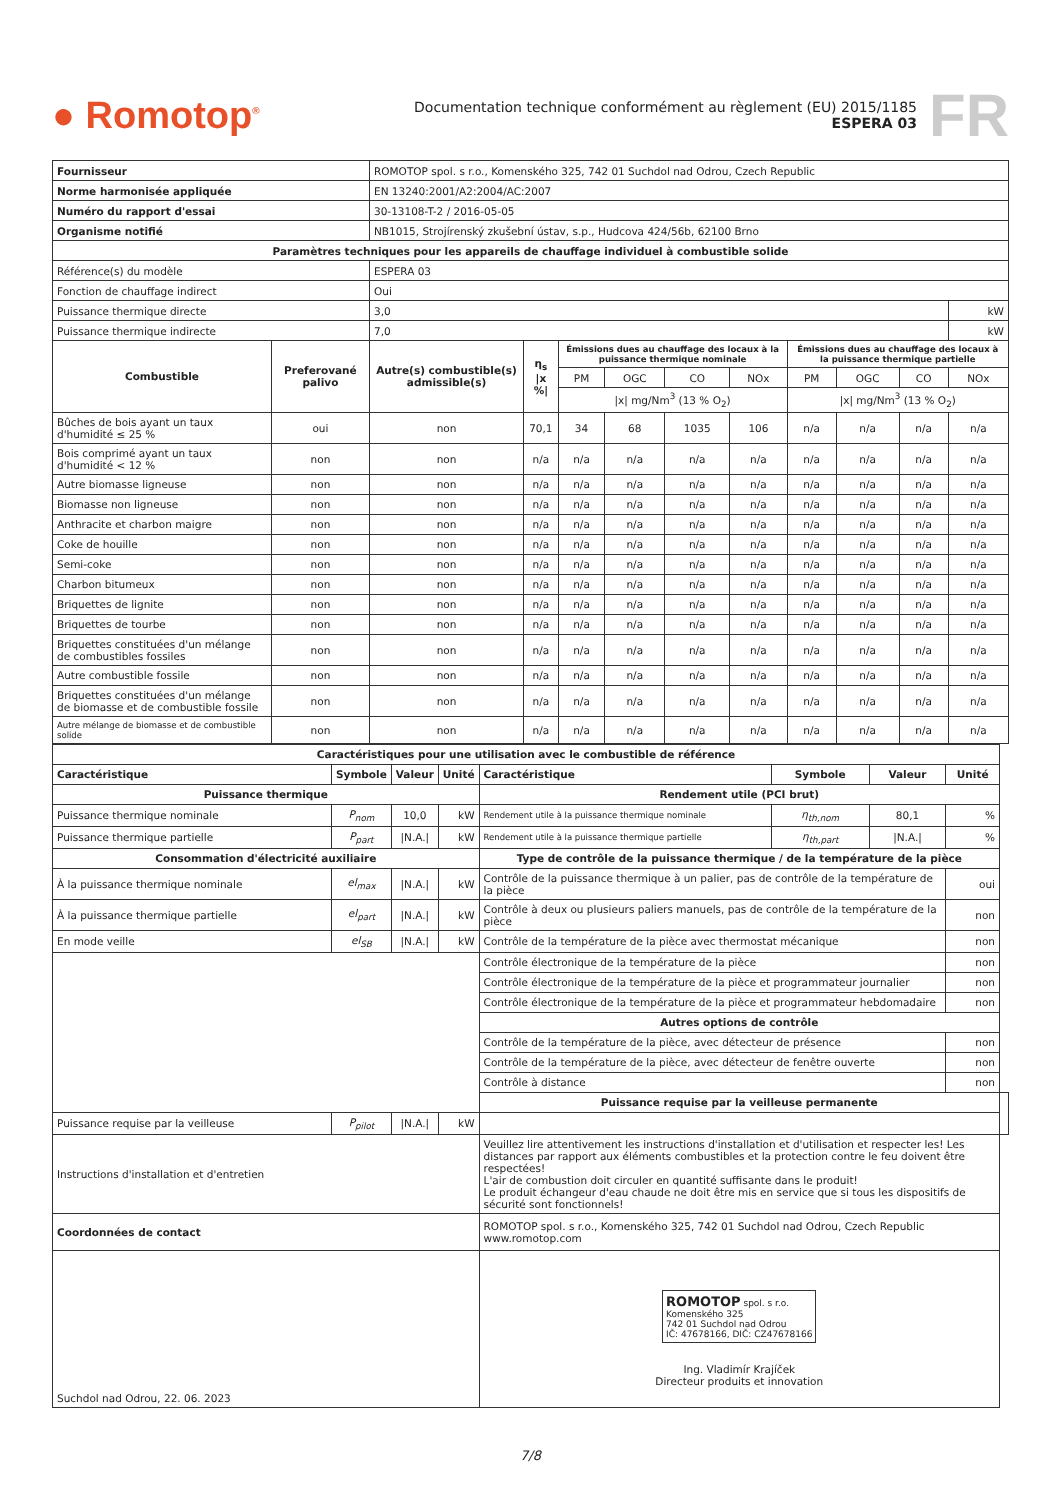● Romotop<sup>®</sup>
Documentation technique conformément au règlement (EU) 2015/1185
ESPERA 03
FR
| Fournisseur | | ROMOTOP spol. s r.o., Komenského 325, 742 01 Suchdol nad Odrou, Czech Republic | | | | | | | | | | |
| Norme harmonisée appliquée | | EN 13240:2001/A2:2004/AC:2007 | | | | | | | | | | |
| Numéro du rapport d'essai | | 30-13108-T-2 / 2016-05-05 | | | | | | | | | | |
| Organisme notifié | | NB1015, Strojírenský zkušební ústav, s.p., Hudcova 424/56b, 62100 Brno | | | | | | | | | | |
| Paramètres techniques pour les appareils de chauffage individuel à combustible solide | | | | | | | | | | | | |
| Référence(s) du modèle | | ESPERA 03 | | | | | | | | | | |
| Fonction de chauffage indirect | | Oui | | | | | | | | | | |
| Puissance thermique directe | | 3,0 | | | | | | | | | | kW |
| Puissance thermique indirecte | | 7,0 | | | | | | | | | | kW |
| Combustible | Preferované palivo | Autre(s) combustible(s) admissible(s) | η<sub>s</sub> /x %/ | Émissions dues au chauffage des locaux à la puissance thermique nominale | | | | Émissions dues au chauffage des locaux à la puissance thermique partielle | | | | |
| | | | | PM | OGC | CO | NOx | PM | OGC | CO | NOx | |
| | | | | /x/ mg/Nm<sup>3</sup> (13 % O<sub>2</sub>) | | | | /x/ mg/Nm<sup>3</sup> (13 % O<sub>2</sub>) | | | | |
| Bûches de bois ayant un taux d'humidité ≤ 25 % | oui | non | 70,1 | 34 | 68 | 1035 | 106 | n/a | n/a | n/a | n/a | |
| Bois comprimé ayant un taux d'humidité < 12 % | non | non | n/a | n/a | n/a | n/a | n/a | n/a | n/a | n/a | n/a | |
| Autre biomasse ligneuse | non | non | n/a | n/a | n/a | n/a | n/a | n/a | n/a | n/a | n/a | |
| Biomasse non ligneuse | non | non | n/a | n/a | n/a | n/a | n/a | n/a | n/a | n/a | n/a | |
| Anthracite et charbon maigre | non | non | n/a | n/a | n/a | n/a | n/a | n/a | n/a | n/a | n/a | |
| Coke de houille | non | non | n/a | n/a | n/a | n/a | n/a | n/a | n/a | n/a | n/a | |
| Semi-coke | non | non | n/a | n/a | n/a | n/a | n/a | n/a | n/a | n/a | n/a | |
| Charbon bitumeux | non | non | n/a | n/a | n/a | n/a | n/a | n/a | n/a | n/a | n/a | |
| Briquettes de lignite | non | non | n/a | n/a | n/a | n/a | n/a | n/a | n/a | n/a | n/a | |
| Briquettes de tourbe | non | non | n/a | n/a | n/a | n/a | n/a | n/a | n/a | n/a | n/a | |
| Briquettes constituées d'un mélange de combustibles fossiles | non | non | n/a | n/a | n/a | n/a | n/a | n/a | n/a | n/a | n/a | |
| Autre combustible fossile | non | non | n/a | n/a | n/a | n/a | n/a | n/a | n/a | n/a | n/a | |
| Briquettes constituées d'un mélange de biomasse et de combustible fossile | non | non | n/a | n/a | n/a | n/a | n/a | n/a | n/a | n/a | n/a | |
| Autre mélange de biomasse et de combustible solide | non | non | n/a | n/a | n/a | n/a | n/a | n/a | n/a | n/a | n/a | |
| Caractéristiques pour une utilisation avec le combustible de référence | | | | | | | | |
| --- | --- | --- | --- | --- | --- | --- | --- | --- |
| Caractéristique | Symbole | Valeur | Unité | Caractéristique | Symbole | Valeur | Unité | |
| Puissance thermique | | | | Rendement utile (PCI brut) | | | | |
| Puissance thermique nominale | P<sub>nom</sub> | 10,0 | kW | Rendement utile à la puissance thermique nominale | η<sub>th,nom</sub> | 80,1 | % | |
| Puissance thermique partielle | P<sub>part</sub> | /N.A./ | kW | Rendement utile à la puissance thermique partielle | η<sub>th,part</sub> | /N.A./ | % | |
| Consommation d'électricité auxiliaire | | | | Type de contrôle de la puissance thermique / de la température de la pièce | | | | |
| À la puissance thermique nominale | el<sub>max</sub> | /N.A./ | kW | Contrôle de la puissance thermique à un palier, pas de contrôle de la température de la pièce | | | oui | |
| À la puissance thermique partielle | el<sub>part</sub> | /N.A./ | kW | Contrôle à deux ou plusieurs paliers manuels, pas de contrôle de la température de la pièce | | | non | |
| En mode veille | el<sub>SB</sub> | /N.A./ | kW | Contrôle de la température de la pièce avec thermostat mécanique | | | non | |
| | | | | Contrôle électronique de la température de la pièce | | | non | |
| | | | | Contrôle électronique de la température de la pièce et programmateur journalier | | | non | |
| | | | | Contrôle électronique de la température de la pièce et programmateur hebdomadaire | | | non | |
| | | | | Autres options de contrôle | | | | |
| | | | | Contrôle de la température de la pièce, avec détecteur de présence | | | non | |
| | | | | Contrôle de la température de la pièce, avec détecteur de fenêtre ouverte | | | non | |
| | | | | Contrôle à distance | | | non | |
| | | | | Puissance requise par la veilleuse permanente | | | | |
| Puissance requise par la veilleuse | P<sub>pilot</sub> | /N.A./ | kW | | | | | |
| Instructions d'installation et d'entretien | | | | Veuillez lire attentivement les instructions d'installation et d'utilisation et respecter les! Les distances par rapport aux éléments combustibles et la protection contre le feu doivent être respectées! L'air de combustion doit circuler en quantité suffisante dans le produit! Le produit échangeur d'eau chaude ne doit être mis en service que si tous les dispositifs de sécurité sont fonctionnels! | | | | |
| Coordonnées de contact | | | | ROMOTOP spol. s r.o., Komenského 325, 742 01 Suchdol nad Odrou, Czech Republic www.romotop.com | | | | |
| Suchdol nad Odrou, 22. 06. 2023 | | | | ROMOTOP spol. s r.o. Komenského 325 742 01 Suchdol nad Odrou IČ: 47678166, DIČ: CZ47678166 Ing. Vladimír Krajíček Directeur produits et innovation | | | | |
7/8